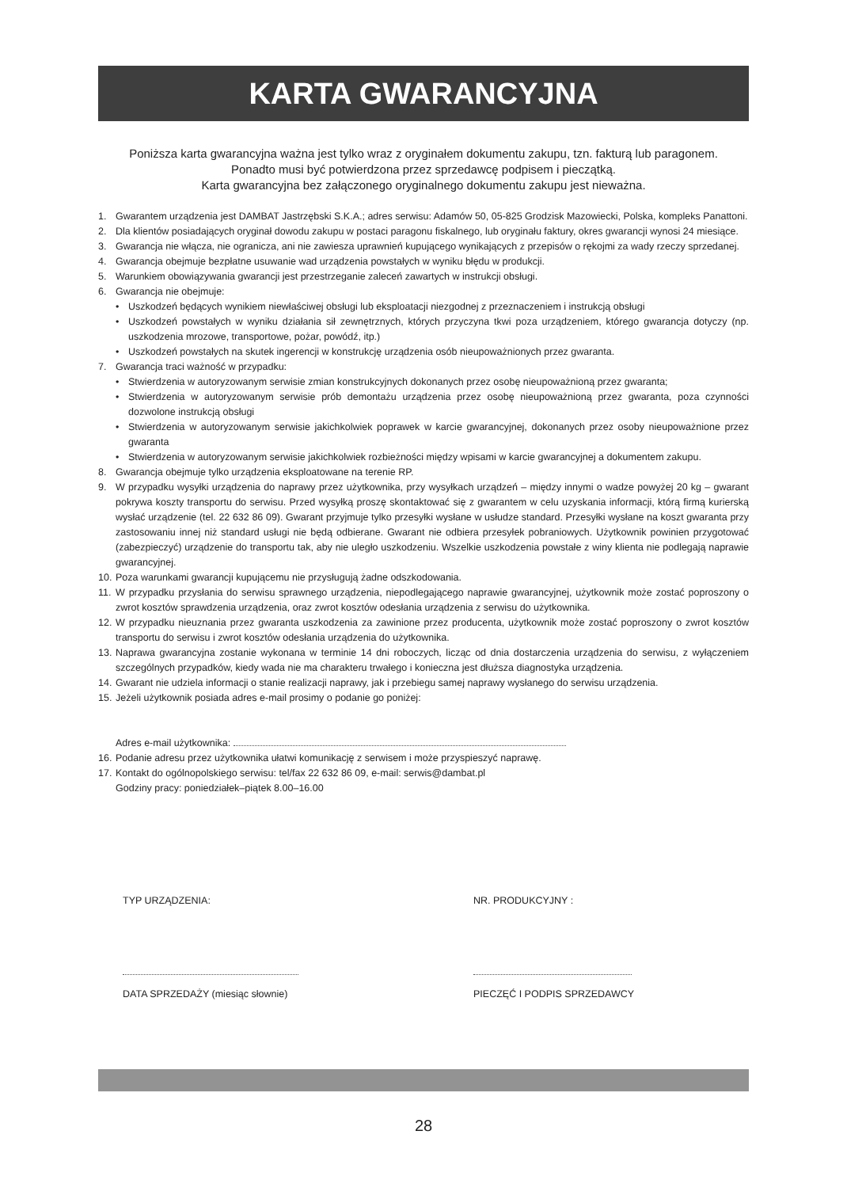KARTA GWARANCYJNA
Poniższa karta gwarancyjna ważna jest tylko wraz z oryginałem dokumentu zakupu, tzn. fakturą lub paragonem.
Ponadto musi być potwierdzona przez sprzedawcę podpisem i pieczątką.
Karta gwarancyjna bez załączonego oryginalnego dokumentu zakupu jest nieważna.
1. Gwarantem urządzenia jest DAMBAT Jastrzębski S.K.A.; adres serwisu: Adamów 50, 05-825 Grodzisk Mazowiecki, Polska, kompleks Panattoni.
2. Dla klientów posiadających oryginał dowodu zakupu w postaci paragonu fiskalnego, lub oryginału faktury, okres gwarancji wynosi 24 miesiące.
3. Gwarancja nie włącza, nie ogranicza, ani nie zawiesza uprawnień kupującego wynikających z przepisów o rękojmi za wady rzeczy sprzedanej.
4. Gwarancja obejmuje bezpłatne usuwanie wad urządzenia powstałych w wyniku błędu w produkcji.
5. Warunkiem obowiązywania gwarancji jest przestrzeganie zaleceń zawartych w instrukcji obsługi.
6. Gwarancja nie obejmuje:
• Uszkodzeń będących wynikiem niewłaściwej obsługi lub eksploatacji niezgodnej z przeznaczeniem i instrukcją obsługi
• Uszkodzeń powstałych w wyniku działania sił zewnętrznych, których przyczyna tkwi poza urządzeniem, którego gwarancja dotyczy (np. uszkodzenia mrozowe, transportowe, pożar, powódź, itp.)
• Uszkodzeń powstałych na skutek ingerencji w konstrukcję urządzenia osób nieupoważnionych przez gwaranta.
7. Gwarancja traci ważność w przypadku:
• Stwierdzenia w autoryzowanym serwisie zmian konstrukcyjnych dokonanych przez osobę nieupoważnioną przez gwaranta;
• Stwierdzenia w autoryzowanym serwisie prób demontażu urządzenia przez osobę nieupoważnioną przez gwaranta, poza czynności dozwolone instrukcją obsługi
• Stwierdzenia w autoryzowanym serwisie jakichkolwiek poprawek w karcie gwarancyjnej, dokonanych przez osoby nieupoważnione przez gwaranta
• Stwierdzenia w autoryzowanym serwisie jakichkolwiek rozbieżności między wpisami w karcie gwarancyjnej a dokumentem zakupu.
8. Gwarancja obejmuje tylko urządzenia eksploatowane na terenie RP.
9. W przypadku wysyłki urządzenia do naprawy przez użytkownika, przy wysyłkach urządzeń – między innymi o wadze powyżej 20 kg – gwarant pokrywa koszty transportu do serwisu. Przed wysyłką proszę skontaktować się z gwarantem w celu uzyskania informacji, którą firmą kurierską wysłać urządzenie (tel. 22 632 86 09). Gwarant przyjmuje tylko przesyłki wysłane w usłudze standard. Przesyłki wysłane na koszt gwaranta przy zastosowaniu innej niż standard usługi nie będą odbierane. Gwarant nie odbiera przesyłek pobraniowych. Użytkownik powinien przygotować (zabezpieczyć) urządzenie do transportu tak, aby nie uległo uszkodzeniu. Wszelkie uszkodzenia powstałe z winy klienta nie podlegają naprawie gwarancyjnej.
10. Poza warunkami gwarancji kupującemu nie przysługują żadne odszkodowania.
11. W przypadku przysłania do serwisu sprawnego urządzenia, niepodlegającego naprawie gwarancyjnej, użytkownik może zostać poproszony o zwrot kosztów sprawdzenia urządzenia, oraz zwrot kosztów odesłania urządzenia z serwisu do użytkownika.
12. W przypadku nieuznania przez gwaranta uszkodzenia za zawinione przez producenta, użytkownik może zostać poproszony o zwrot kosztów transportu do serwisu i zwrot kosztów odesłania urządzenia do użytkownika.
13. Naprawa gwarancyjna zostanie wykonana w terminie 14 dni roboczych, licząc od dnia dostarczenia urządzenia do serwisu, z wyłączeniem szczególnych przypadków, kiedy wada nie ma charakteru trwałego i konieczna jest dłuższa diagnostyka urządzenia.
14. Gwarant nie udziela informacji o stanie realizacji naprawy, jak i przebiegu samej naprawy wysłanego do serwisu urządzenia.
15. Jeżeli użytkownik posiada adres e-mail prosimy o podanie go poniżej:
Adres e-mail użytkownika:
16. Podanie adresu przez użytkownika ułatwi komunikację z serwisem i może przyspieszyć naprawę.
17. Kontakt do ogólnopolskiego serwisu: tel/fax 22 632 86 09, e-mail: serwis@dambat.pl
Godziny pracy: poniedziałek–piątek 8.00–16.00
TYP URZĄDZENIA: NR. PRODUKCYJNY :
DATA SPRZEDAŻY (miesiąc słownie)
PIECZĘĆ I PODPIS SPRZEDAWCY
28